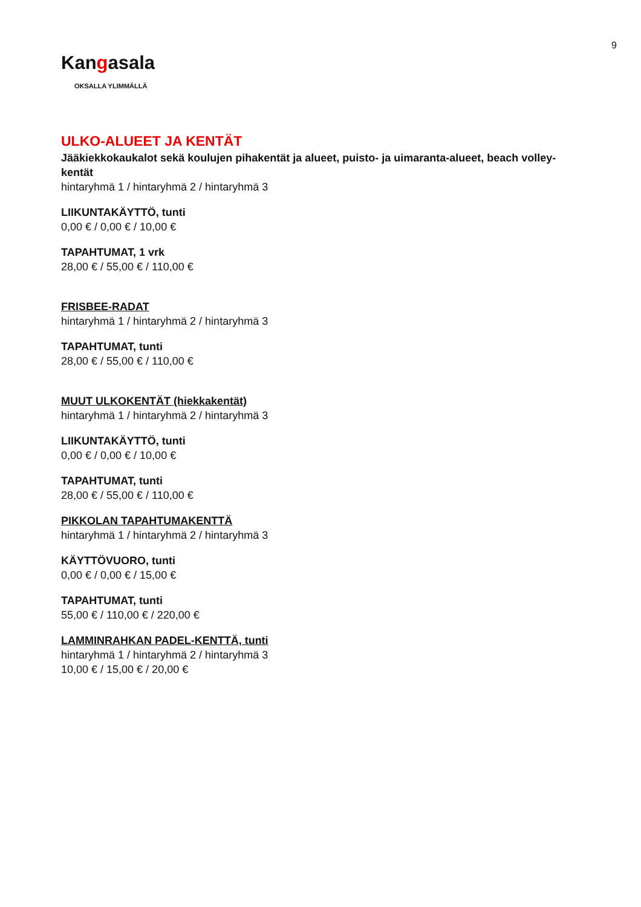9
Kangasala
OKSALLA YLIMMÄLLÄ
ULKO-ALUEET JA KENTÄT
Jääkiekkokaukalot sekä koulujen pihakentät ja alueet, puisto- ja uimaranta-alueet, beach volley-kentät
hintaryhmä 1 / hintaryhmä 2 / hintaryhmä 3
LIIKUNTAKÄYTTÖ, tunti
0,00 € / 0,00 € / 10,00 €
TAPAHTUMAT, 1 vrk
28,00 € / 55,00 € / 110,00 €
FRISBEE-RADAT
hintaryhmä 1 / hintaryhmä 2 / hintaryhmä 3
TAPAHTUMAT, tunti
28,00 € / 55,00 € / 110,00 €
MUUT ULKOKENTÄT (hiekkakentät)
hintaryhmä 1 / hintaryhmä 2 / hintaryhmä 3
LIIKUNTAKÄYTTÖ, tunti
0,00 € / 0,00 € / 10,00 €
TAPAHTUMAT, tunti
28,00 € / 55,00 € / 110,00 €
PIKKOLAN TAPAHTUMAKENTTÄ
hintaryhmä 1 / hintaryhmä 2 / hintaryhmä 3
KÄYTTÖVUORO, tunti
0,00 € / 0,00 € / 15,00 €
TAPAHTUMAT, tunti
55,00 € / 110,00 € / 220,00 €
LAMMINRAHKAN PADEL-KENTTÄ, tunti
hintaryhmä 1 / hintaryhmä 2 / hintaryhmä 3
10,00 € / 15,00 € / 20,00 €